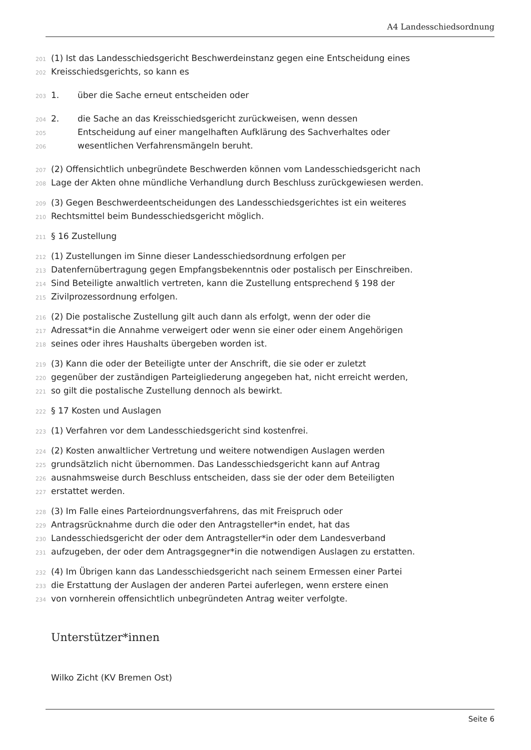A4 Landesschiedsordnung
201 (1) Ist das Landesschiedsgericht Beschwerdeinstanz gegen eine Entscheidung eines
202 Kreisschiedsgerichts, so kann es
203 1. über die Sache erneut entscheiden oder
204 2. die Sache an das Kreisschiedsgericht zurückweisen, wenn dessen
205 Entscheidung auf einer mangelhaften Aufklärung des Sachverhaltes oder
206 wesentlichen Verfahrensmängeln beruht.
207 (2) Offensichtlich unbegründete Beschwerden können vom Landesschiedsgericht nach
208 Lage der Akten ohne mündliche Verhandlung durch Beschluss zurückgewiesen werden.
209 (3) Gegen Beschwerdeentscheidungen des Landesschiedsgerichtes ist ein weiteres
210 Rechtsmittel beim Bundesschiedsgericht möglich.
211 § 16 Zustellung
212 (1) Zustellungen im Sinne dieser Landesschiedsordnung erfolgen per
213 Datenfernübertragung gegen Empfangsbekenntnis oder postalisch per Einschreiben.
214 Sind Beteiligte anwaltlich vertreten, kann die Zustellung entsprechend § 198 der
215 Zivilprozessordnung erfolgen.
216 (2) Die postalische Zustellung gilt auch dann als erfolgt, wenn der oder die
217 Adressat*in die Annahme verweigert oder wenn sie einer oder einem Angehörigen
218 seines oder ihres Haushalts übergeben worden ist.
219 (3) Kann die oder der Beteiligte unter der Anschrift, die sie oder er zuletzt
220 gegenüber der zuständigen Parteigliederung angegeben hat, nicht erreicht werden,
221 so gilt die postalische Zustellung dennoch als bewirkt.
222 § 17 Kosten und Auslagen
223 (1) Verfahren vor dem Landesschiedsgericht sind kostenfrei.
224 (2) Kosten anwaltlicher Vertretung und weitere notwendigen Auslagen werden
225 grundsätzlich nicht übernommen. Das Landesschiedsgericht kann auf Antrag
226 ausnahmsweise durch Beschluss entscheiden, dass sie der oder dem Beteiligten
227 erstattet werden.
228 (3) Im Falle eines Parteiordnungsverfahrens, das mit Freispruch oder
229 Antragsrücknahme durch die oder den Antragsteller*in endet, hat das
230 Landesschiedsgericht der oder dem Antragsteller*in oder dem Landesverband
231 aufzugeben, der oder dem Antragsgegner*in die notwendigen Auslagen zu erstatten.
232 (4) Im Übrigen kann das Landesschiedsgericht nach seinem Ermessen einer Partei
233 die Erstattung der Auslagen der anderen Partei auferlegen, wenn erstere einen
234 von vornherein offensichtlich unbegründeten Antrag weiter verfolgte.
Unterstützer*innen
Wilko Zicht (KV Bremen Ost)
Seite 6